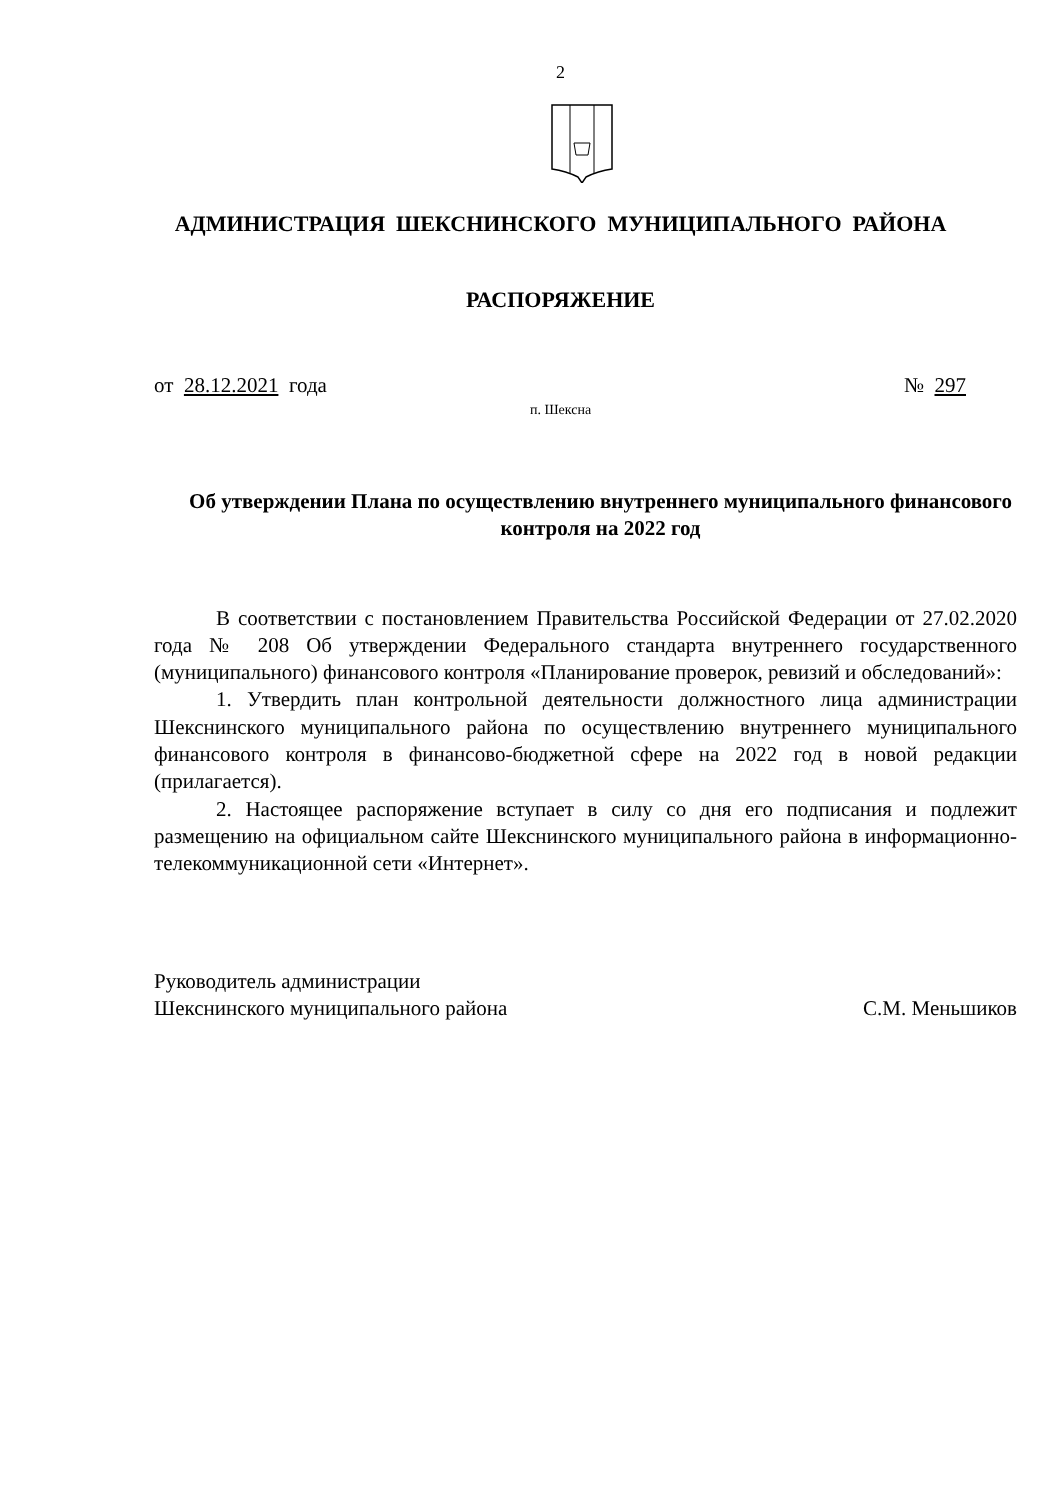2
АДМИНИСТРАЦИЯ ШЕКСНИНСКОГО МУНИЦИПАЛЬНОГО РАЙОНА
РАСПОРЯЖЕНИЕ
от 28.12.2021 года № 297
п. Шексна
Об утверждении Плана по осуществлению внутреннего муниципального финансового контроля на 2022 год
В соответствии с постановлением Правительства Российской Федерации от 27.02.2020 года № 208 Об утверждении Федерального стандарта внутреннего государственного (муниципального) финансового контроля «Планирование проверок, ревизий и обследований»:
1. Утвердить план контрольной деятельности должностного лица администрации Шекснинского муниципального района по осуществлению внутреннего муниципального финансового контроля в финансово-бюджетной сфере на 2022 год в новой редакции (прилагается).
2. Настоящее распоряжение вступает в силу со дня его подписания и подлежит размещению на официальном сайте Шекснинского муниципального района в информационно-телекоммуникационной сети «Интернет».
Руководитель администрации
Шекснинского муниципального района
С.М. Меньшиков